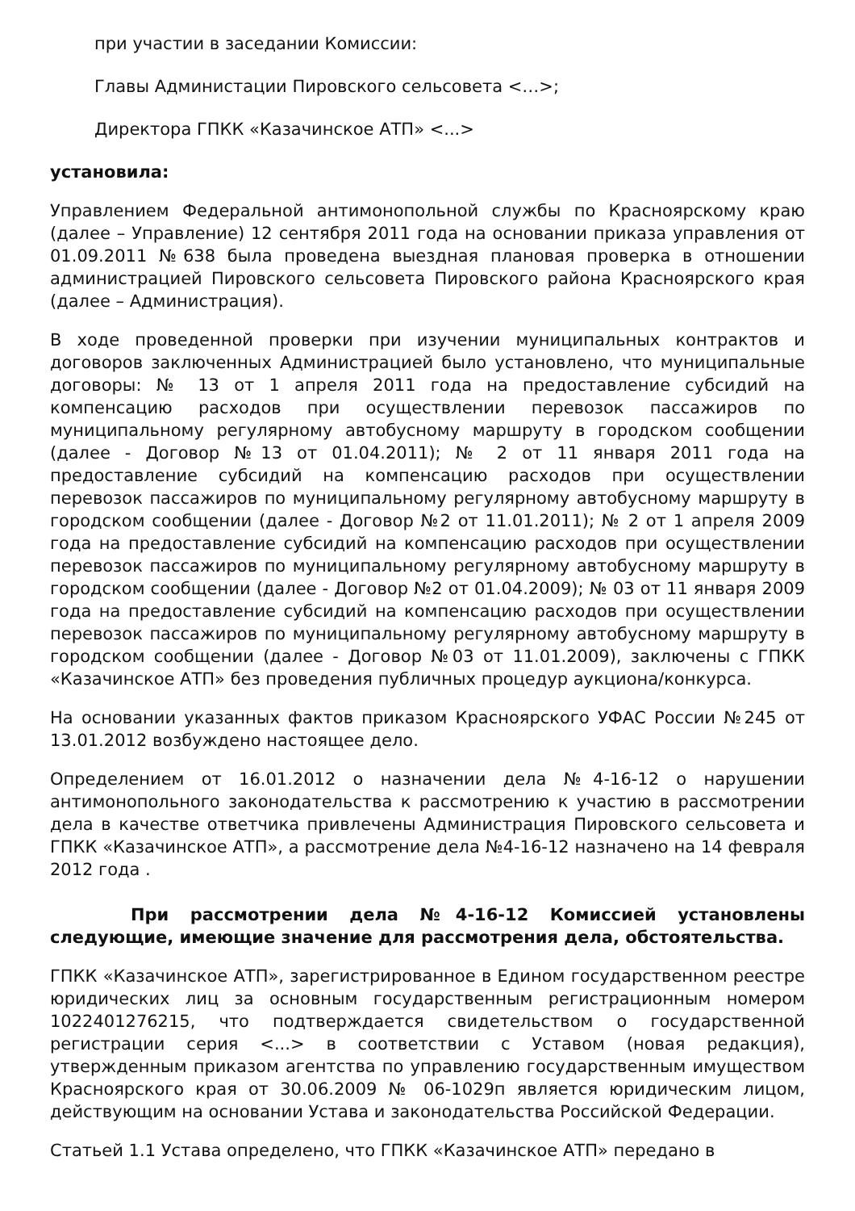при участии в заседании Комиссии:
Главы Администации Пировского сельсовета <…>;
Директора ГПКК «Казачинское АТП» <...>
установила:
Управлением Федеральной антимонопольной службы по Красноярскому краю (далее – Управление) 12 сентября 2011 года на основании приказа управления от 01.09.2011 №638 была проведена выездная плановая проверка в отношении администрацией Пировского сельсовета Пировского района Красноярского края (далее – Администрация).
В ходе проведенной проверки при изучении муниципальных контрактов и договоров заключенных Администрацией было установлено, что муниципальные договоры: № 13 от 1 апреля 2011 года на предоставление субсидий на компенсацию расходов при осуществлении перевозок пассажиров по муниципальному регулярному автобусному маршруту в городском сообщении (далее - Договор №13 от 01.04.2011); № 2 от 11 января 2011 года на предоставление субсидий на компенсацию расходов при осуществлении перевозок пассажиров по муниципальному регулярному автобусному маршруту в городском сообщении (далее - Договор №2 от 11.01.2011); № 2 от 1 апреля 2009 года на предоставление субсидий на компенсацию расходов при осуществлении перевозок пассажиров по муниципальному регулярному автобусному маршруту в городском сообщении (далее - Договор №2 от 01.04.2009); № 03 от 11 января 2009 года на предоставление субсидий на компенсацию расходов при осуществлении перевозок пассажиров по муниципальному регулярному автобусному маршруту в городском сообщении (далее - Договор №03 от 11.01.2009), заключены с ГПКК «Казачинское АТП» без проведения публичных процедур аукциона/конкурса.
На основании указанных фактов приказом Красноярского УФАС России №245 от 13.01.2012 возбуждено настоящее дело.
Определением от 16.01.2012 о назначении дела №4-16-12 о нарушении антимонопольного законодательства к рассмотрению к участию в рассмотрении дела в качестве ответчика привлечены Администрация Пировского сельсовета и ГПКК «Казачинское АТП», а рассмотрение дела №4-16-12 назначено на 14 февраля 2012 года .
При рассмотрении дела №4-16-12 Комиссией установлены следующие, имеющие значение для рассмотрения дела, обстоятельства.
ГПКК «Казачинское АТП», зарегистрированное в Едином государственном реестре юридических лиц за основным государственным регистрационным номером 1022401276215, что подтверждается свидетельством о государственной регистрации серия <...> в соответствии с Уставом (новая редакция), утвержденным приказом агентства по управлению государственным имуществом Красноярского крaя от 30.06.2009 № 06-1029п является юридическим лицом, действующим на основании Устава и законодательства Российской Федерации.
Статьей 1.1 Устава определено, что ГПКК «Казачинское АТП» передано в